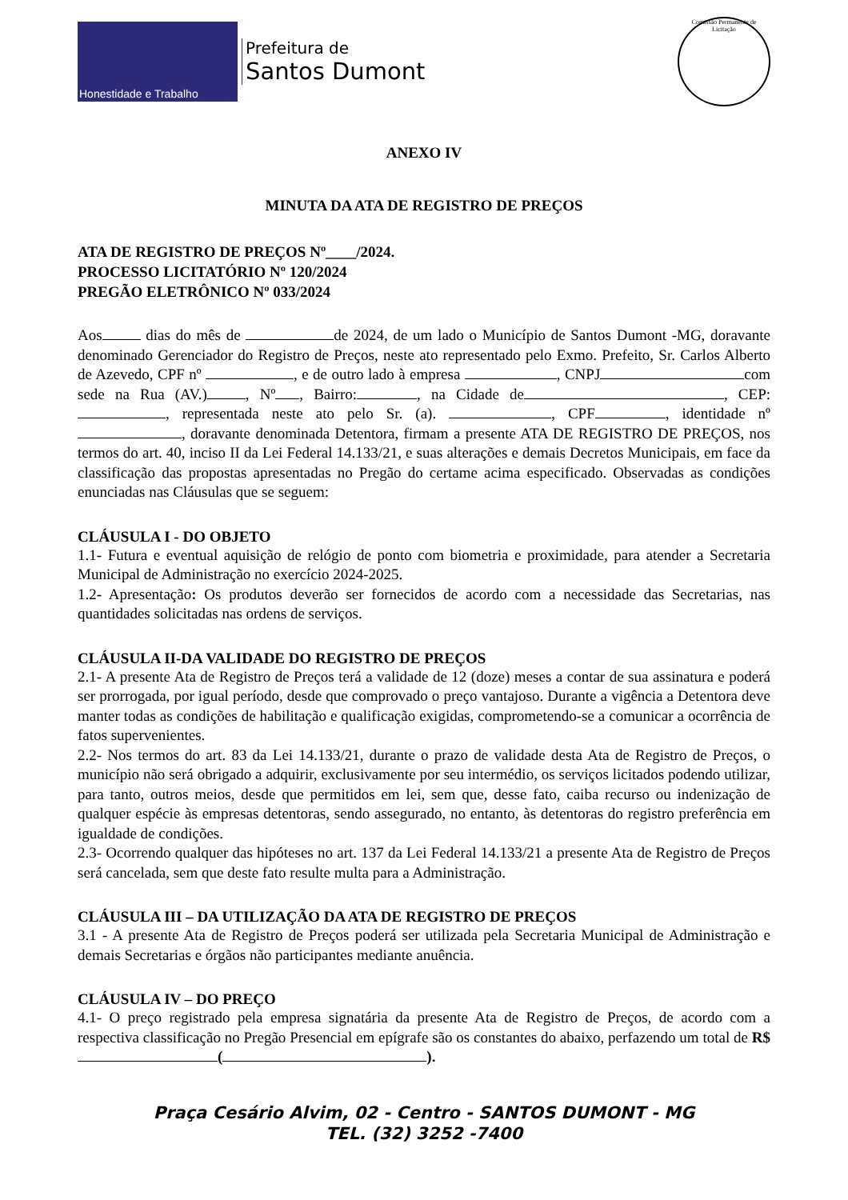Honestidade e Trabalho
Prefeitura de
Santos Dumont
Comissão Permanente de Licitação
ANEXO IV
MINUTA DA ATA DE REGISTRO DE PREÇOS
ATA DE REGISTRO DE PREÇOS Nº____/2024.
PROCESSO LICITATÓRIO Nº 120/2024
PREGÃO ELETRÔNICO Nº 033/2024
Aos dias do mês de de 2024, de um lado o Município de Santos Dumont -MG, doravante denominado Gerenciador do Registro de Preços, neste ato representado pelo Exmo. Prefeito, Sr. Carlos Alberto de Azevedo, CPF nº , e de outro lado à empresa , CNPJ com sede na Rua (AV.) , Nº , Bairro: , na Cidade de , CEP: , representada neste ato pelo Sr. (a). , CPF , identidade nº , doravante denominada Detentora, firmam a presente ATA DE REGISTRO DE PREÇOS, nos termos do art. 40, inciso II da Lei Federal 14.133/21, e suas alterações e demais Decretos Municipais, em face da classificação das propostas apresentadas no Pregão do certame acima especificado. Observadas as condições enunciadas nas Cláusulas que se seguem:
CLÁUSULA I - DO OBJETO
1.1- Futura e eventual aquisição de relógio de ponto com biometria e proximidade, para atender a Secretaria Municipal de Administração no exercício 2024-2025.
1.2- Apresentação: Os produtos deverão ser fornecidos de acordo com a necessidade das Secretarias, nas quantidades solicitadas nas ordens de serviços.
CLÁUSULA II-DA VALIDADE DO REGISTRO DE PREÇOS
2.1- A presente Ata de Registro de Preços terá a validade de 12 (doze) meses a contar de sua assinatura e poderá ser prorrogada, por igual período, desde que comprovado o preço vantajoso. Durante a vigência a Detentora deve manter todas as condições de habilitação e qualificação exigidas, comprometendo-se a comunicar a ocorrência de fatos supervenientes.
2.2- Nos termos do art. 83 da Lei 14.133/21, durante o prazo de validade desta Ata de Registro de Preços, o município não será obrigado a adquirir, exclusivamente por seu intermédio, os serviços licitados podendo utilizar, para tanto, outros meios, desde que permitidos em lei, sem que, desse fato, caiba recurso ou indenização de qualquer espécie às empresas detentoras, sendo assegurado, no entanto, às detentoras do registro preferência em igualdade de condições.
2.3- Ocorrendo qualquer das hipóteses no art. 137 da Lei Federal 14.133/21 a presente Ata de Registro de Preços será cancelada, sem que deste fato resulte multa para a Administração.
CLÁUSULA III – DA UTILIZAÇÃO DA ATA DE REGISTRO DE PREÇOS
3.1 - A presente Ata de Registro de Preços poderá ser utilizada pela Secretaria Municipal de Administração e demais Secretarias e órgãos não participantes mediante anuência.
CLÁUSULA IV – DO PREÇO
4.1- O preço registrado pela empresa signatária da presente Ata de Registro de Preços, de acordo com a respectiva classificação no Pregão Presencial em epígrafe são os constantes do abaixo, perfazendo um total de R$ ( ).
Praça Cesário Alvim, 02 - Centro - SANTOS DUMONT - MG
TEL. (32) 3252 -7400